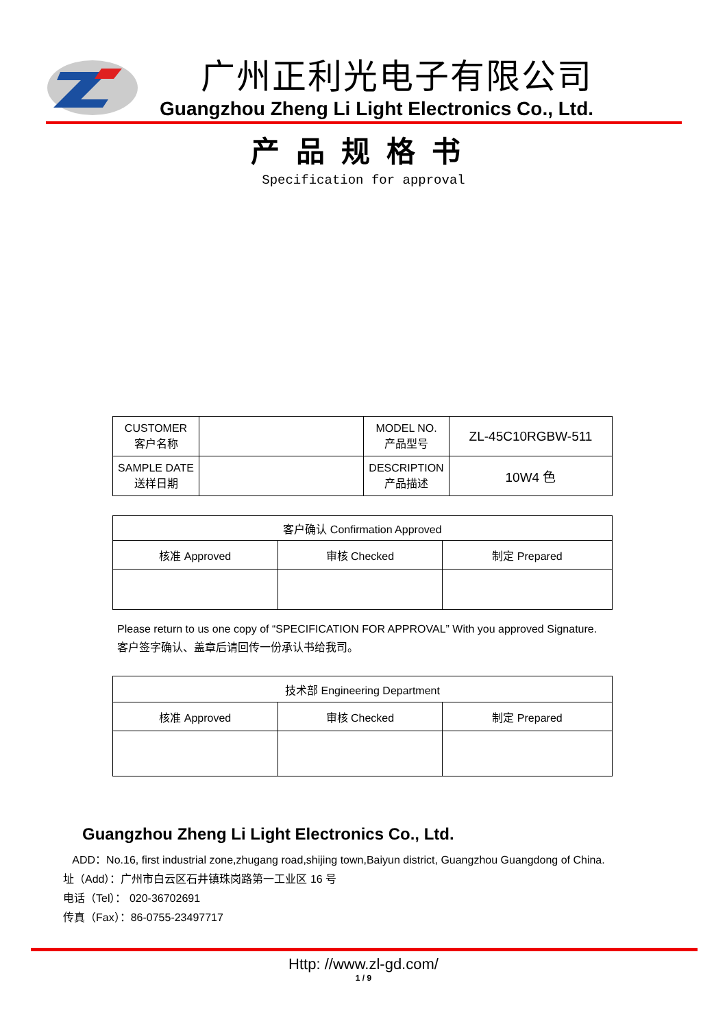广州正利光电子有限公司
Guangzhou Zheng Li Light Electronics Co., Ltd.
产品规格书
Specification for approval
| CUSTOMER 客户名称 | | MODEL NO. 产品型号 | ZL-45C10RGBW-511 |
| SAMPLE DATE 送样日期 | | DESCRIPTION 产品描述 | 10W4 色 |
| 客户确认 Confirmation Approved | | |
| 核准 Approved | 审核 Checked | 制定 Prepared |
Please return to us one copy of “SPECIFICATION FOR APPROVAL” With you approved Signature.
客户签字确认、盖章后请回传一份承认书给我司。
| 技术部 Engineering Department | | |
| 核准 Approved | 审核 Checked | 制定 Prepared |
Guangzhou Zheng Li Light Electronics Co., Ltd.
ADD：No.16, first industrial zone,zhugang road,shijing town,Baiyun district, Guangzhou Guangdong of China.
址（Add）：广州市白云区石井镇珠岗路第一工业区 16 号
电话（Tel）： 020-36702691
传真（Fax）：86-0755-23497717
Http: //www.zl-gd.com/
1 / 9